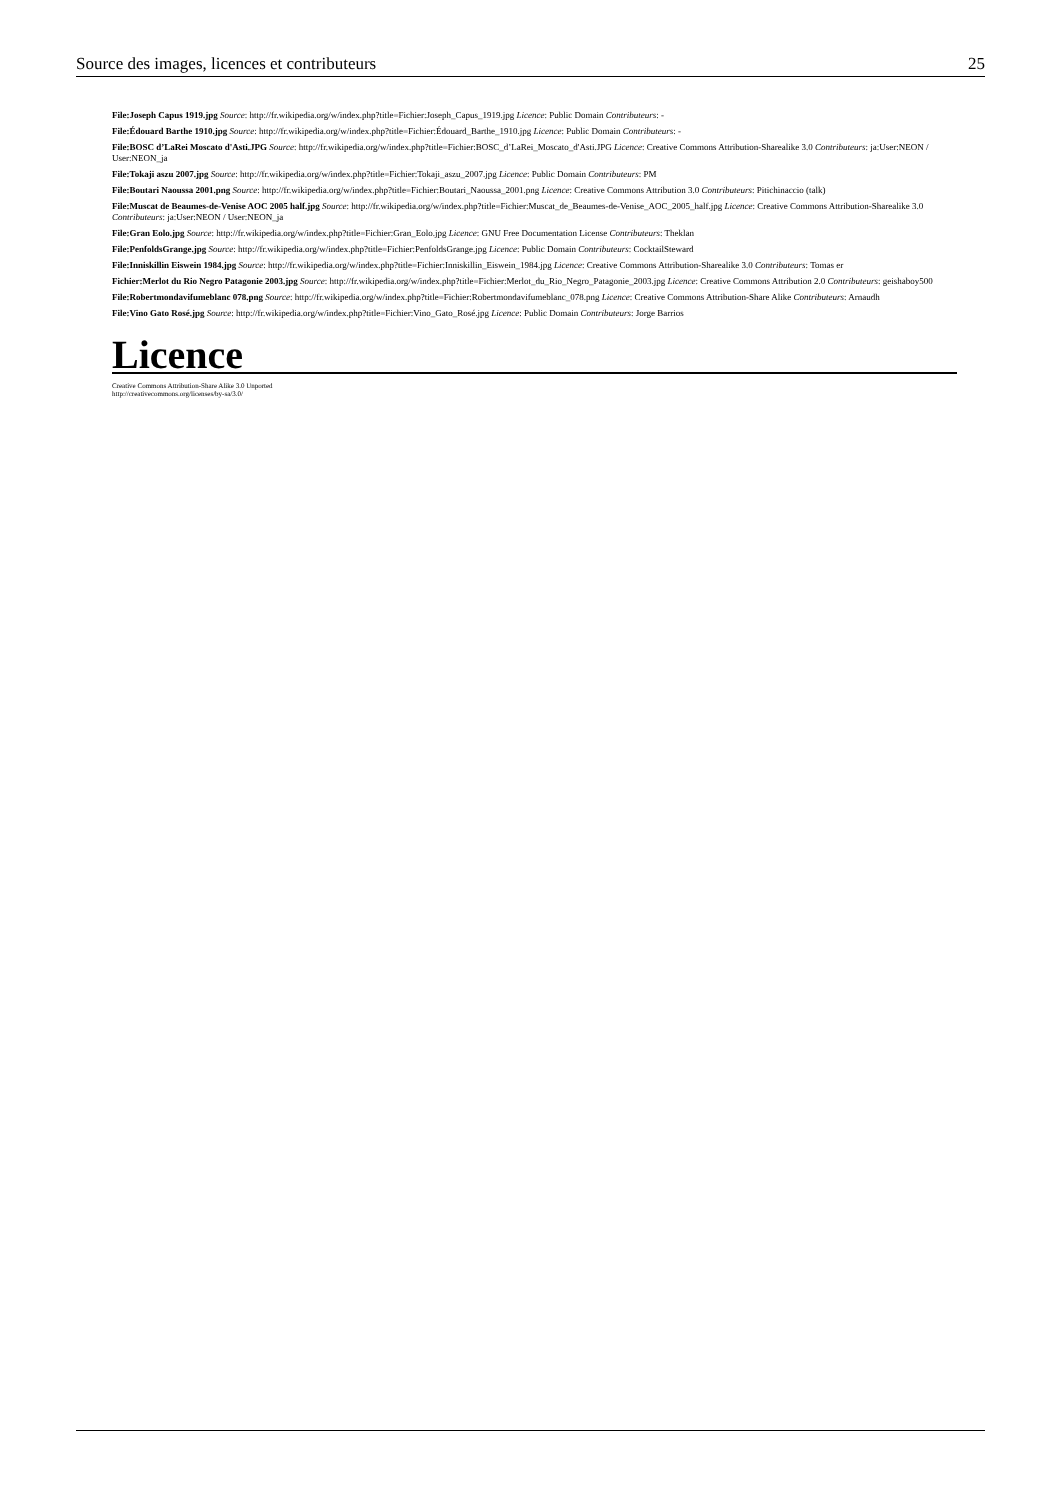Source des images, licences et contributeurs 25
File:Joseph Capus 1919.jpg Source: http://fr.wikipedia.org/w/index.php?title=Fichier:Joseph_Capus_1919.jpg Licence: Public Domain Contributeurs: -
File:Édouard Barthe 1910.jpg Source: http://fr.wikipedia.org/w/index.php?title=Fichier:Édouard_Barthe_1910.jpg Licence: Public Domain Contributeurs: -
File:BOSC d’LaRei Moscato d'Asti.JPG Source: http://fr.wikipedia.org/w/index.php?title=Fichier:BOSC_d’LaRei_Moscato_d'Asti.JPG Licence: Creative Commons Attribution-Sharealike 3.0 Contributeurs: ja:User:NEON / User:NEON_ja
File:Tokaji aszu 2007.jpg Source: http://fr.wikipedia.org/w/index.php?title=Fichier:Tokaji_aszu_2007.jpg Licence: Public Domain Contributeurs: PM
File:Boutari Naoussa 2001.png Source: http://fr.wikipedia.org/w/index.php?title=Fichier:Boutari_Naoussa_2001.png Licence: Creative Commons Attribution 3.0 Contributeurs: Pitichinaccio (talk)
File:Muscat de Beaumes-de-Venise AOC 2005 half.jpg Source: http://fr.wikipedia.org/w/index.php?title=Fichier:Muscat_de_Beaumes-de-Venise_AOC_2005_half.jpg Licence: Creative Commons Attribution-Sharealike 3.0 Contributeurs: ja:User:NEON / User:NEON_ja
File:Gran Eolo.jpg Source: http://fr.wikipedia.org/w/index.php?title=Fichier:Gran_Eolo.jpg Licence: GNU Free Documentation License Contributeurs: Theklan
File:PenfoldsGrange.jpg Source: http://fr.wikipedia.org/w/index.php?title=Fichier:PenfoldsGrange.jpg Licence: Public Domain Contributeurs: CocktailSteward
File:Inniskillin Eiswein 1984.jpg Source: http://fr.wikipedia.org/w/index.php?title=Fichier:Inniskillin_Eiswein_1984.jpg Licence: Creative Commons Attribution-Sharealike 3.0 Contributeurs: Tomas er
Fichier:Merlot du Rio Negro Patagonie 2003.jpg Source: http://fr.wikipedia.org/w/index.php?title=Fichier:Merlot_du_Rio_Negro_Patagonie_2003.jpg Licence: Creative Commons Attribution 2.0 Contributeurs: geishaboy500
File:Robertmondavifumeblanc 078.png Source: http://fr.wikipedia.org/w/index.php?title=Fichier:Robertmondavifumeblanc_078.png Licence: Creative Commons Attribution-Share Alike Contributeurs: Arnaudh
File:Vino Gato Rosé.jpg Source: http://fr.wikipedia.org/w/index.php?title=Fichier:Vino_Gato_Rosé.jpg Licence: Public Domain Contributeurs: Jorge Barrios
Licence
Creative Commons Attribution-Share Alike 3.0 Unported
http://creativecommons.org/licenses/by-sa/3.0/